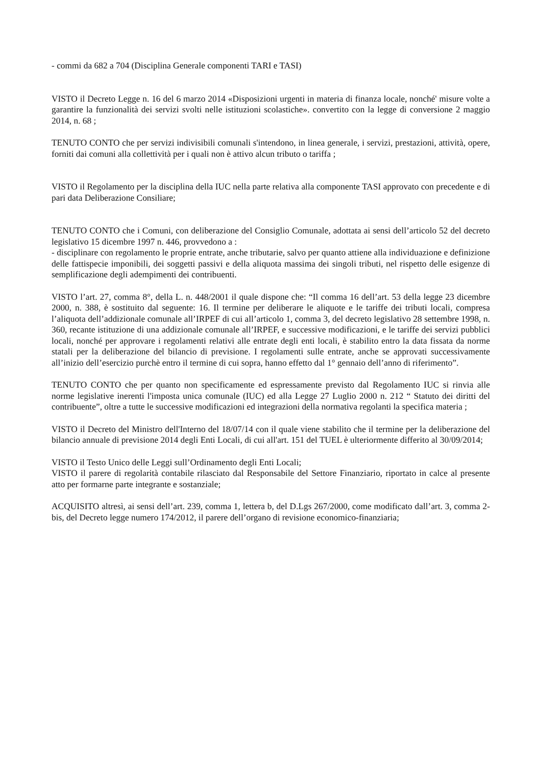- commi da 682 a 704 (Disciplina Generale componenti TARI e TASI)
VISTO il Decreto Legge n. 16 del 6 marzo 2014 «Disposizioni urgenti in materia di finanza locale, nonché' misure volte a garantire la funzionalità dei servizi svolti nelle istituzioni scolastiche». convertito con la legge di conversione 2 maggio 2014, n. 68 ;
TENUTO CONTO che per servizi indivisibili comunali s'intendono, in linea generale, i servizi, prestazioni, attività, opere, forniti dai comuni alla collettività per i quali non è attivo alcun tributo o tariffa ;
VISTO il Regolamento per la disciplina della IUC nella parte relativa alla componente TASI approvato con precedente e di pari data Deliberazione Consiliare;
TENUTO CONTO che i Comuni, con deliberazione del Consiglio Comunale, adottata ai sensi dell’articolo 52 del decreto legislativo 15 dicembre 1997 n. 446, provvedono a :
- disciplinare con regolamento le proprie entrate, anche tributarie, salvo per quanto attiene alla individuazione e definizione delle fattispecie imponibili, dei soggetti passivi e della aliquota massima dei singoli tributi, nel rispetto delle esigenze di semplificazione degli adempimenti dei contribuenti.
VISTO l’art. 27, comma 8°, della L. n. 448/2001 il quale dispone che: “Il comma 16 dell’art. 53 della legge 23 dicembre 2000, n. 388, è sostituito dal seguente: 16. Il termine per deliberare le aliquote e le tariffe dei tributi locali, compresa l’aliquota dell’addizionale comunale all’IRPEF di cui all’articolo 1, comma 3, del decreto legislativo 28 settembre 1998, n. 360, recante istituzione di una addizionale comunale all’IRPEF, e successive modificazioni, e le tariffe dei servizi pubblici locali, nonché per approvare i regolamenti relativi alle entrate degli enti locali, è stabilito entro la data fissata da norme statali per la deliberazione del bilancio di previsione. I regolamenti sulle entrate, anche se approvati successivamente all’inizio dell’esercizio purchè entro il termine di cui sopra, hanno effetto dal 1° gennaio dell’anno di riferimento”.
TENUTO CONTO che per quanto non specificamente ed espressamente previsto dal Regolamento IUC si rinvia alle norme legislative inerenti l'imposta unica comunale (IUC) ed alla Legge 27 Luglio 2000 n. 212 “ Statuto dei diritti del contribuente”, oltre a tutte le successive modificazioni ed integrazioni della normativa regolanti la specifica materia ;
VISTO il Decreto del Ministro dell'Interno del 18/07/14 con il quale viene stabilito che il termine per la deliberazione del bilancio annuale di previsione 2014 degli Enti Locali, di cui all'art. 151 del TUEL è ulteriormente differito al 30/09/2014;
VISTO il Testo Unico delle Leggi sull’Ordinamento degli Enti Locali;
VISTO il parere di regolarità contabile rilasciato dal Responsabile del Settore Finanziario, riportato in calce al presente atto per formarne parte integrante e sostanziale;
ACQUISITO altresì, ai sensi dell’art. 239, comma 1, lettera b, del D.Lgs 267/2000, come modificato dall’art. 3, comma 2-bis, del Decreto legge numero 174/2012, il parere dell’organo di revisione economico-finanziaria;